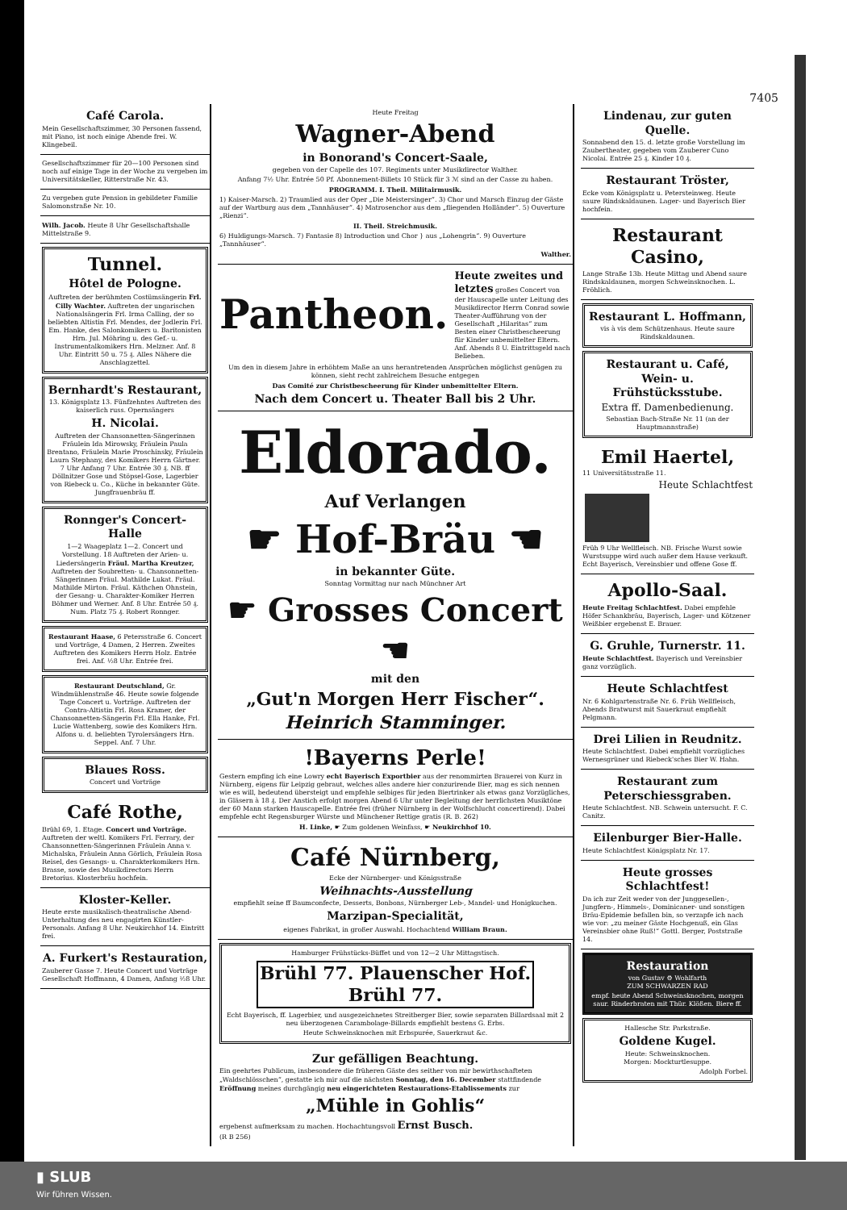7405
Café Carola.
Mein Gesellschaftszimmer, 30 Personen fassend, mit Piano, ist noch einige Abende frei. W. Klingebeil.
Gesellschaftszimmer für 20—100 Personen sind noch auf einige Tage in der Woche zu vergeben im Universitätskeller, Ritterstraße Nr. 43.
Zu vergeben gute Pension in gebildeter Familie Salomonstraße Nr. 10.
Wilh. Jacob. Heute 8 Uhr Gesellschaftshalle Mittelstraße 9.
Tunnel.
Hôtel de Pologne.
Auftreten der berühmten Costümsängerin Frl. Cilly Wachter. Auftreten der ungarischen Nationalsängerin Frl. Irma Calling, der so beliebten Altistin Frl. Mendes, der Jodlerin Frl. Em. Hanke, des Salonkomikers u. Baritonisten Hrn. Jul. Möhring u. des Gef.- u. Instrumentalkomikers Hrn. Melzner. Anf. 8 Uhr. Eintritt 50 u. 75 ₰. Alles Nähere die Anschlagzettel.
Bernhardt's Restaurant,
13. Königsplatz 13. Fünfzehntes Auftreten des kaiserlich russ. Opernsängers
H. Nicolai.
Auftreten der Chansonnetten-Sängerinnen Fräulein Ida Mirowsky, Fräulein Paula Brentano, Fräulein Marie Proschinsky, Fräulein Laura Stephany, des Komikers Herrn Gärtner. 7 Uhr Anfang 7 Uhr. Entrée 30 ₰. NB. ff Döllnitzer Gose und Stöpsel-Gose, Lagerbier von Riebeck u. Co., Küche in bekannter Güte. Jungfrauenbräu ff.
Ronnger's Concert-Halle
1—2 Waageplatz 1—2. Concert und Vorstellung. 18 Auftreten der Arien- u. Liedersängerin Fräul. Martha Kreutzer, Auftreten der Soubretten- u. Chansonnetten-Sängerinnen Fräul. Mathilde Lukat. Fräul. Mathilde Mirton. Fräul. Käthchen Ohnstein, der Gesang- u. Charakter-Komiker Herren Böhmer und Werner. Anf. 8 Uhr. Entrée 50 ₰. Num. Platz 75 ₰. Robert Ronnger.
Restaurant Haase, 6 Petersstraße 6. Concert und Vorträge, 4 Damen, 2 Herren. Zweites Auftreten des Komikers Herrn Holz. Entrée frei. Anf. ½8 Uhr. Entrée frei.
Restaurant Deutschland, Gr. Windmühlenstraße 46. Heute sowie folgende Tage Concert u. Vorträge. Auftreten der Contra-Altistin Frl. Rosa Kramer, der Chansonnetten-Sängerin Frl. Ella Hanke, Frl. Lucie Wattenberg, sowie des Komikers Hrn. Alfons u. d. beliebten Tyrolersängers Hrn. Seppel. Anf. 7 Uhr.
Blaues Ross.
Concert und Vorträge
Café Rothe,
Brühl 69, 1. Etage. Concert und Vorträge. Auftreten der weltl. Komikers Frl. Ferrary, der Chansonnetten-Sängerinnen Fräulein Anna v. Michalska, Fräulein Anna Görlich, Fräulein Rosa Reisel, des Gesangs- u. Charakterkomikers Hrn. Brasse, sowie des Musikdirectors Herrn Bretorius. Klosterbräu hochfein.
Kloster-Keller.
Heute erste musikalisch-theatralische Abend-Unterhaltung des neu engagirten Künstler-Personals. Anfang 8 Uhr. Neukirchhof 14. Eintritt frei.
A. Furkert's Restauration,
Zauberer Gasse 7. Heute Concert und Vorträge Gesellschaft Hoffmann, 4 Damen, Anfang ½8 Uhr.
Heute Freitag
Wagner-Abend
in Bonorand's Concert-Saale,
gegeben von der Capelle des 107. Regiments unter Musikdirector Walther.
Anfang 7½ Uhr. Entrée 50 Pf. Abonnement-Billets 10 Stück für 3 ℳ sind an der Casse zu haben.
PROGRAMM. I. Theil. Militairmusik.
1) Kaiser-Marsch. 2) Traumlied aus der Oper „Die Meistersinger“. 3) Chor und Marsch Einzug der Gäste auf der Wartburg aus dem „Tannhäuser“. 4) Matrosenchor aus dem „fliegenden Holländer“. 5) Ouverture „Rienzi“.
II. Theil. Streichmusik.
6) Huldigungs-Marsch. 7) Fantasie 8) Introduction und Chor } aus „Lohengrin“. 9) Ouverture „Tannhäuser“.
Walther.
Pantheon.
Heute zweites und letztes großes Concert von der Hauscapelle unter Leitung des Musikdirector Herrn Conrad sowie Theater-Aufführung von der Gesellschaft „Hilaritas“ zum Besten einer Christbescheerung für Kinder unbemittelter Eltern. Anf. Abends 8 U. Eintrittsgeld nach Belieben.
Um den in diesem Jahre in erhöhtem Maße an uns herantretenden Ansprüchen möglichst genügen zu können, sieht recht zahlreichem Besuche entgegen
Das Comité zur Christbescheerung für Kinder unbemittelter Eltern.
Nach dem Concert u. Theater Ball bis 2 Uhr.
Eldorado.
Auf Verlangen
☛ Hof-Bräu ☚
in bekannter Güte.
Sonntag Vormittag nur nach Münchner Art
☛ Grosses Concert ☚
mit den
„Gut'n Morgen Herr Fischer“.
Heinrich Stamminger.
!Bayerns Perle!
Gestern empfing ich eine Lowry echt Bayerisch Exportbier aus der renommirten Brauerei von Kurz in Nürnberg, eigens für Leipzig gebraut, welches alles andere hier conzurirende Bier, mag es sich nennen wie es will, bedeutend übersteigt und empfehle selbiges für jeden Biertrinker als etwas ganz Vorzügliches, in Gläsern à 18 ₰. Der Anstich erfolgt morgen Abend 6 Uhr unter Begleitung der herrlichsten Musiktöne der 60 Mann starken Hauscapelle. Entrée frei (früher Nürnberg in der Wolfschlucht concertirend). Dabei empfehle echt Regensburger Würste und Münchener Rettige gratis (R. B. 262)
H. Linke, ☛ Zum goldenen Weinfass, ☛ Neukirchhof 10.
Café Nürnberg,
Ecke der Nürnberger- und Königsstraße
Weihnachts-Ausstellung
empfiehlt seine ff Baumconfecte, Desserts, Bonbons, Nürnberger Leb-, Mandel- und Honigkuchen.
Marzipan-Specialität,
eigenes Fabrikat, in großer Auswahl. Hochachtend William Braun.
Hamburger Frühstücks-Büffet und von 12—2 Uhr Mittagstisch.
Brühl 77. Plauenscher Hof. Brühl 77.
Echt Bayerisch, ff. Lagerbier, und ausgezeichnetes Streitberger Bier, sowie separaten Billardsaal mit 2 neu überzogenen Carambolage-Billards empfiehlt bestens G. Erbs.
Heute Schweinsknochen mit Erbspurée, Sauerkraut &c.
Zur gefälligen Beachtung.
Ein geehrtes Publicum, insbesondere die früheren Gäste des seither von mir bewirthschafteten „Waldschlösschen“, gestatte ich mir auf die nächsten Sonntag, den 16. December stattfindende Eröffnung meines durchgängig neu eingerichteten Restaurations-Etablissements zur
„Mühle in Gohlis“
ergebenst aufmerksam zu machen. Hochachtungsvoll Ernst Busch.
(R B 256)
Lindenau, zur guten Quelle.
Sonnabend den 15. d. letzte große Vorstellung im Zaubertheater, gegeben vom Zauberer Cuno Nicolai. Entrée 25 ₰. Kinder 10 ₰.
Restaurant Tröster,
Ecke vom Königsplatz u. Petersteinweg. Heute saure Rindskaldaunen. Lager- und Bayerisch Bier hochfein.
Restaurant Casino,
Lange Straße 13b. Heute Mittag und Abend saure Rindskaldaunen, morgen Schweinsknochen. L. Fröhlich.
Restaurant L. Hoffmann,
vis à vis dem Schützenhaus. Heute saure Rindskaldaunen.
Restaurant u. Café, Wein- u. Frühstücksstube.
Extra ff. Damenbedienung.
Sebastian Bach-Straße Nr. 11 (an der Hauptmannstraße)
Emil Haertel,
11 Universitätsstraße 11.
Heute Schlachtfest
Früh 9 Uhr Wellfleisch. NB. Frische Wurst sowie Wurstsuppe wird auch außer dem Hause verkauft. Echt Bayerisch, Vereinsbier und offene Gose ff.
Apollo-Saal.
Heute Freitag Schlachtfest. Dabei empfehle Höfer Schankbräu, Bayerisch, Lager- und Kötzener Weißbier ergebenst E. Brauer.
G. Gruhle, Turnerstr. 11.
Heute Schlachtfest. Bayerisch und Vereinsbier ganz vorzüglich.
Heute Schlachtfest
Nr. 6 Kohlgartenstraße Nr. 6. Früh Wellfleisch, Abends Bratwurst mit Sauerkraut empfiehlt Pelgmann.
Drei Lilien in Reudnitz.
Heute Schlachtfest. Dabei empfiehlt vorzügliches Wernesgrüner und Riebeck'sches Bier W. Hahn.
Restaurant zum Peterschiessgraben.
Heute Schlachtfest. NB. Schwein untersucht. F. C. Canitz.
Eilenburger Bier-Halle.
Heute Schlachtfest Königsplatz Nr. 17.
Heute grosses Schlachtfest!
Da ich zur Zeit weder von der Junggesellen-, Jungfern-, Himmels-, Dominicaner- und sonstigen Bräu-Epidemie befallen bin, so verzapfe ich nach wie vor: „zu meiner Gäste Hochgenuß, ein Glas Vereinsbier ohne Ruß!“ Gottl. Berger, Poststraße 14.
Restauration
von Gustav ⚙ Wohlfarth
ZUM SCHWARZEN RAD
empf. heute Abend Schweinsknochen, morgen saur. Rinderbraten mit Thür. Klößen. Biere ff.
Hallesche Str. Parkstraße.
Goldene Kugel.
Heute: Schweinsknochen.
Morgen: Mockturtlesuppe.
Adolph Forbel.
▮ SLUB
Wir führen Wissen.